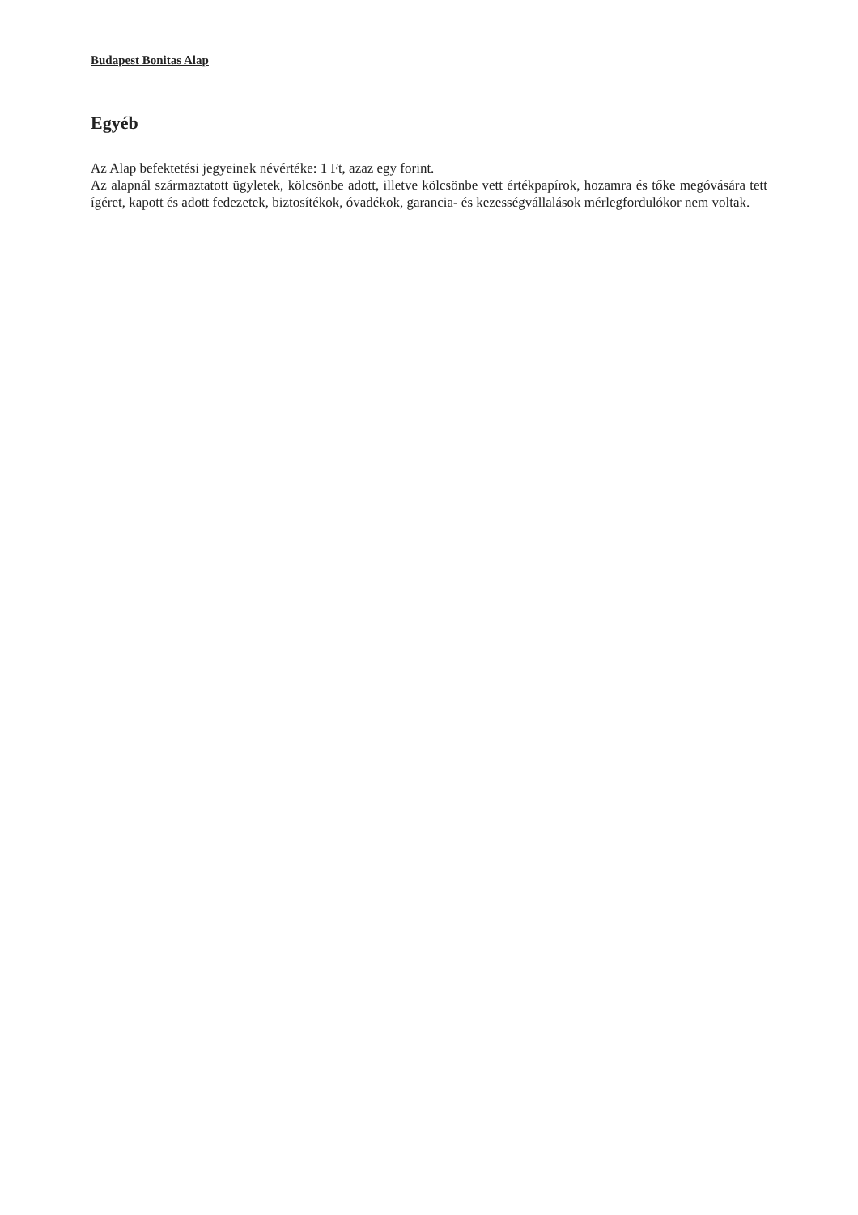Budapest Bonitas Alap
Egyéb
Az Alap befektetési jegyeinek névértéke: 1 Ft, azaz egy forint.
Az alapnál származtatott ügyletek, kölcsönbe adott, illetve kölcsönbe vett értékpapírok, hozamra és tőke megóvására tett ígéret, kapott és adott fedezetek, biztosítékok, óvadékok, garancia- és kezességvállalások mérlegfordulókor nem voltak.